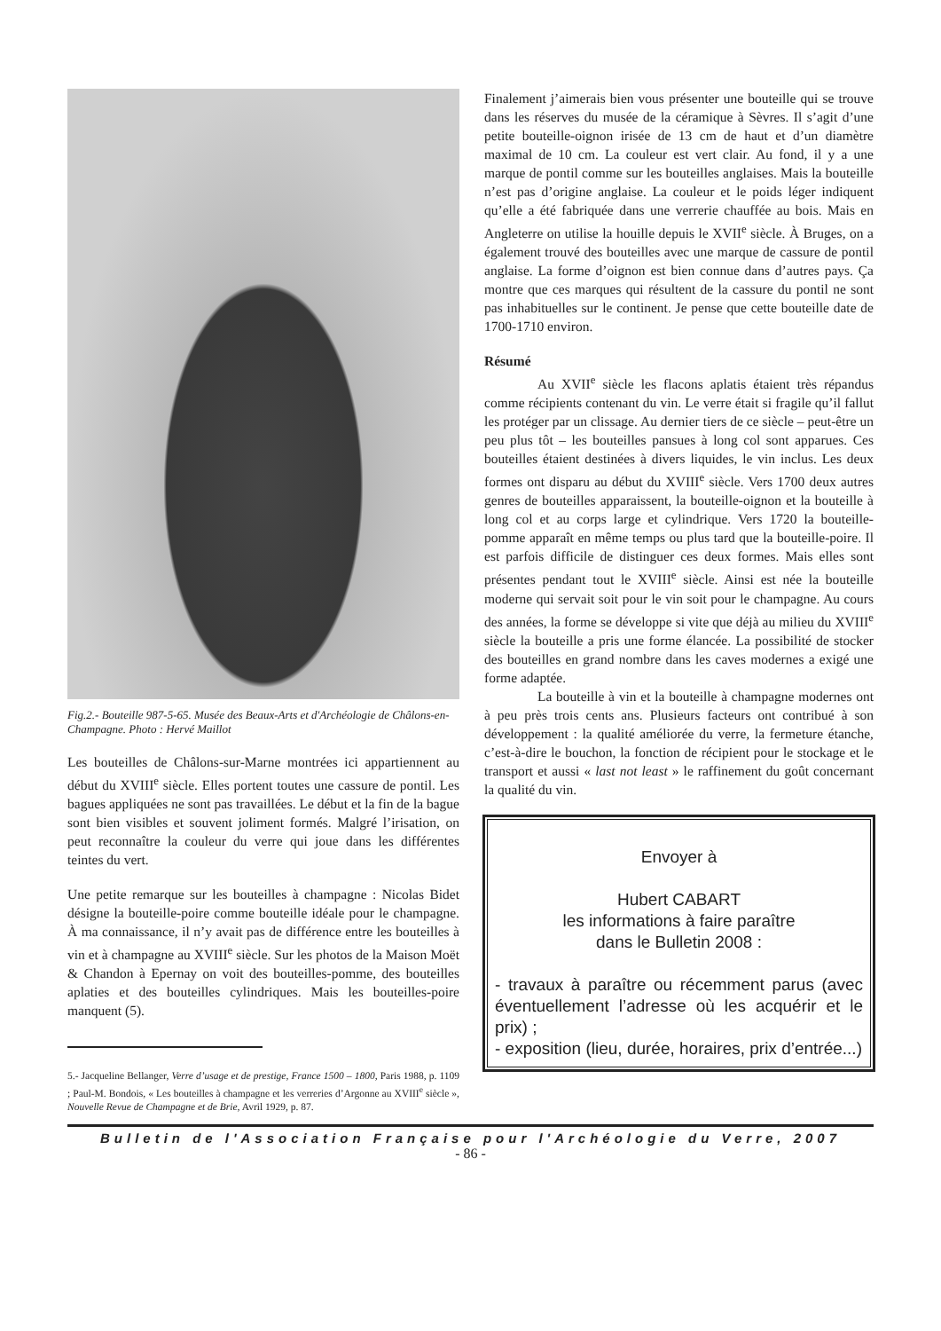Fig.2.- Bouteille 987-5-65. Musée des Beaux-Arts et d'Archéologie de Châlons-en-Champagne. Photo : Hervé Maillot
Les bouteilles de Châlons-sur-Marne montrées ici appartiennent au début du XVIII<sup>e</sup> siècle. Elles portent toutes une cassure de pontil. Les bagues appliquées ne sont pas travaillées. Le début et la fin de la bague sont bien visibles et souvent joliment formés. Malgré l’irisation, on peut reconnaître la couleur du verre qui joue dans les différentes teintes du vert.
Une petite remarque sur les bouteilles à champagne : Nicolas Bidet désigne la bouteille-poire comme bouteille idéale pour le champagne. À ma connaissance, il n’y avait pas de différence entre les bouteilles à vin et à champagne au XVIII<sup>e</sup> siècle. Sur les photos de la Maison Moët & Chandon à Epernay on voit des bouteilles-pomme, des bouteilles aplaties et des bouteilles cylindriques. Mais les bouteilles-poire manquent (5).
5.- Jacqueline Bellanger, Verre d’usage et de prestige, France 1500 – 1800, Paris 1988, p. 1109 ; Paul-M. Bondois, « Les bouteilles à champagne et les verreries d’Argonne au XVIII<sup>e</sup> siècle », Nouvelle Revue de Champagne et de Brie, Avril 1929, p. 87.
Finalement j’aimerais bien vous présenter une bouteille qui se trouve dans les réserves du musée de la céramique à Sèvres. Il s’agit d’une petite bouteille-oignon irisée de 13 cm de haut et d’un diamètre maximal de 10 cm. La couleur est vert clair. Au fond, il y a une marque de pontil comme sur les bouteilles anglaises. Mais la bouteille n’est pas d’origine anglaise. La couleur et le poids léger indiquent qu’elle a été fabriquée dans une verrerie chauffée au bois. Mais en Angleterre on utilise la houille depuis le XVII<sup>e</sup> siècle. À Bruges, on a également trouvé des bouteilles avec une marque de cassure de pontil anglaise. La forme d’oignon est bien connue dans d’autres pays. Ça montre que ces marques qui résultent de la cassure du pontil ne sont pas inhabituelles sur le continent. Je pense que cette bouteille date de 1700-1710 environ.
Résumé
Au XVII<sup>e</sup> siècle les flacons aplatis étaient très répandus comme récipients contenant du vin. Le verre était si fragile qu’il fallut les protéger par un clissage. Au dernier tiers de ce siècle – peut-être un peu plus tôt – les bouteilles pansues à long col sont apparues. Ces bouteilles étaient destinées à divers liquides, le vin inclus. Les deux formes ont disparu au début du XVIII<sup>e</sup> siècle. Vers 1700 deux autres genres de bouteilles apparaissent, la bouteille-oignon et la bouteille à long col et au corps large et cylindrique. Vers 1720 la bouteille-pomme apparaît en même temps ou plus tard que la bouteille-poire. Il est parfois difficile de distinguer ces deux formes. Mais elles sont présentes pendant tout le XVIII<sup>e</sup> siècle. Ainsi est née la bouteille moderne qui servait soit pour le vin soit pour le champagne. Au cours des années, la forme se développe si vite que déjà au milieu du XVIII<sup>e</sup> siècle la bouteille a pris une forme élancée. La possibilité de stocker des bouteilles en grand nombre dans les caves modernes a exigé une forme adaptée.
La bouteille à vin et la bouteille à champagne modernes ont à peu près trois cents ans. Plusieurs facteurs ont contribué à son développement : la qualité améliorée du verre, la fermeture étanche, c’est-à-dire le bouchon, la fonction de récipient pour le stockage et le transport et aussi « last not least » le raffinement du goût concernant la qualité du vin.
Envoyer à
Hubert CABART
les informations à faire paraître
dans le Bulletin 2008 :
- travaux à paraître ou récemment parus (avec éventuellement l’adresse où les acquérir et le prix) ;
- exposition (lieu, durée, horaires, prix d’entrée...)
Bulletin de l'Association Française pour l'Archéologie du Verre, 2007
- 86 -